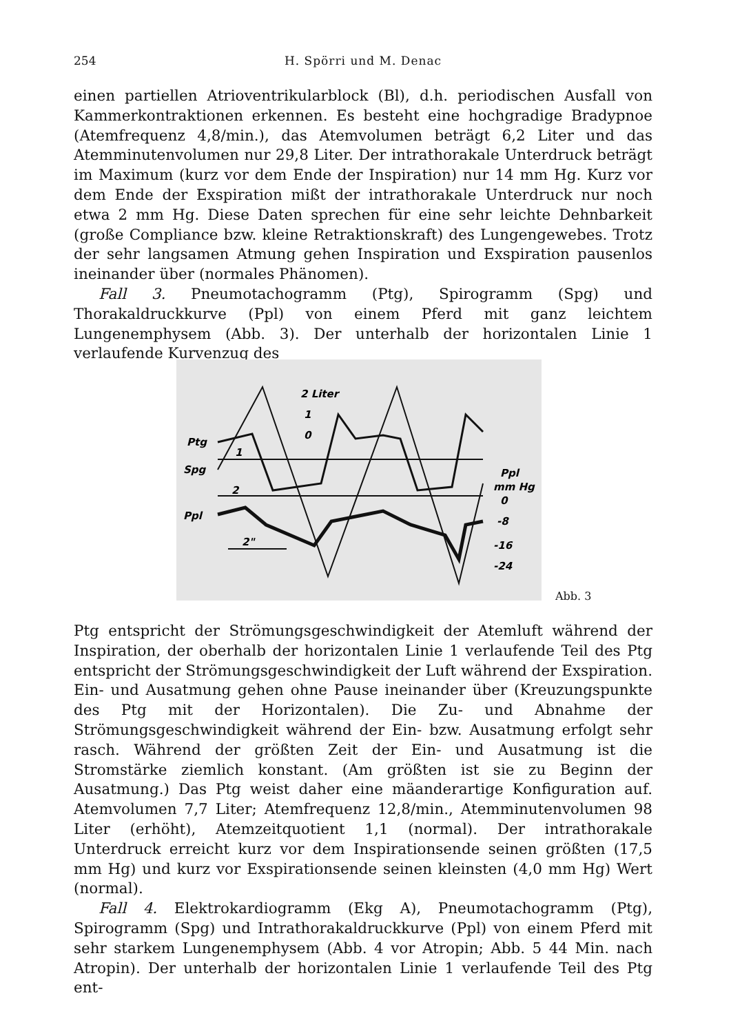254 H. Spörri und M. Denac
einen partiellen Atrioventrikularblock (Bl), d.h. periodischen Ausfall von Kammerkontraktionen erkennen. Es besteht eine hochgradige Bradypnoe (Atemfrequenz 4,8/min.), das Atemvolumen beträgt 6,2 Liter und das Atemminutenvolumen nur 29,8 Liter. Der intrathorakale Unterdruck beträgt im Maximum (kurz vor dem Ende der Inspiration) nur 14 mm Hg. Kurz vor dem Ende der Exspiration mißt der intrathorakale Unterdruck nur noch etwa 2 mm Hg. Diese Daten sprechen für eine sehr leichte Dehnbarkeit (große Compliance bzw. kleine Retraktionskraft) des Lungengewebes. Trotz der sehr langsamen Atmung gehen Inspiration und Exspiration pausenlos ineinander über (normales Phänomen).
Fall 3. Pneumotachogramm (Ptg), Spirogramm (Spg) und Thorakaldruckkurve (Ppl) von einem Pferd mit ganz leichtem Lungenemphysem (Abb. 3). Der unterhalb der horizontalen Linie 1 verlaufende Kurvenzug des
Ptg
Spg
Ppl
2 Liter
1
0
2"
Ppl
mm Hg
0
-8
-16
-24
1
2
Abb. 3
Ptg entspricht der Strömungsgeschwindigkeit der Atemluft während der Inspiration, der oberhalb der horizontalen Linie 1 verlaufende Teil des Ptg entspricht der Strömungsgeschwindigkeit der Luft während der Exspiration. Ein- und Ausatmung gehen ohne Pause ineinander über (Kreuzungspunkte des Ptg mit der Horizontalen). Die Zu- und Abnahme der Strömungsgeschwindigkeit während der Ein- bzw. Ausatmung erfolgt sehr rasch. Während der größten Zeit der Ein- und Ausatmung ist die Stromstärke ziemlich konstant. (Am größten ist sie zu Beginn der Ausatmung.) Das Ptg weist daher eine mäanderartige Konfiguration auf. Atemvolumen 7,7 Liter; Atemfrequenz 12,8/min., Atemminutenvolumen 98 Liter (erhöht), Atemzeitquotient 1,1 (normal). Der intrathorakale Unterdruck erreicht kurz vor dem Inspirationsende seinen größten (17,5 mm Hg) und kurz vor Exspirationsende seinen kleinsten (4,0 mm Hg) Wert (normal).
Fall 4. Elektrokardiogramm (Ekg A), Pneumotachogramm (Ptg), Spirogramm (Spg) und Intrathorakaldruckkurve (Ppl) von einem Pferd mit sehr starkem Lungenemphysem (Abb. 4 vor Atropin; Abb. 5 44 Min. nach Atropin). Der unterhalb der horizontalen Linie 1 verlaufende Teil des Ptg ent-